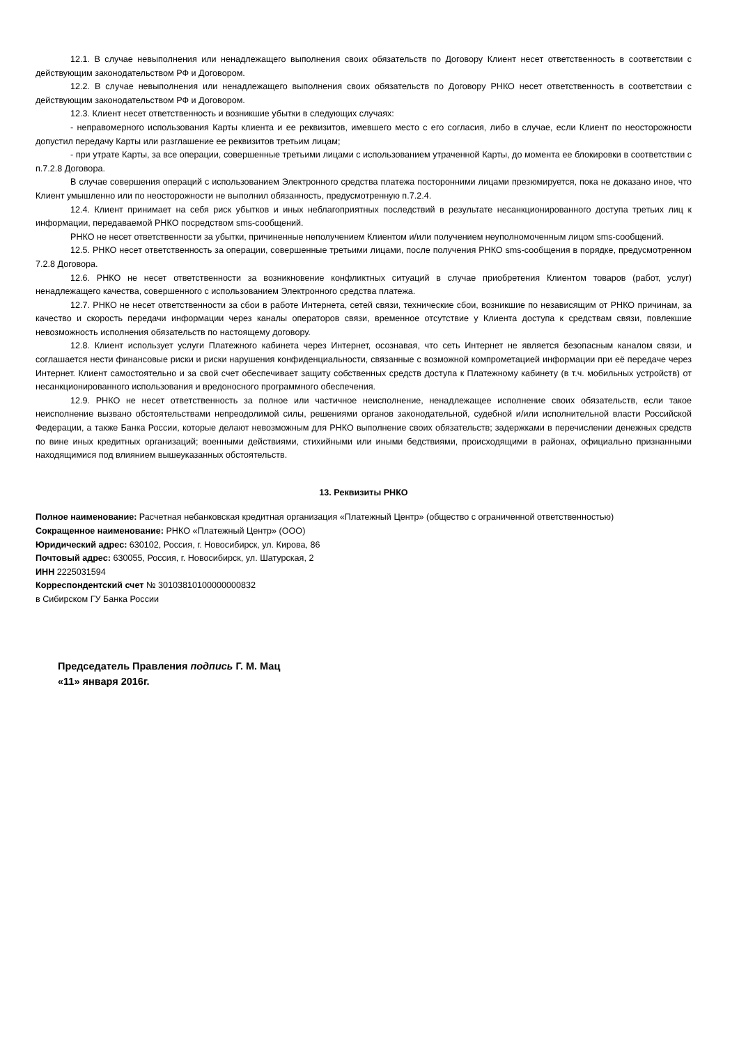12.1. В случае невыполнения или ненадлежащего выполнения своих обязательств по Договору Клиент несет ответственность в соответствии с действующим законодательством РФ и Договором.
12.2. В случае невыполнения или ненадлежащего выполнения своих обязательств по Договору РНКО несет ответственность в соответствии с действующим законодательством РФ и Договором.
12.3. Клиент несет ответственность и возникшие убытки в следующих случаях:
- неправомерного использования Карты клиента и ее реквизитов, имевшего место с его согласия, либо в случае, если Клиент по неосторожности допустил передачу Карты или разглашение ее реквизитов третьим лицам;
- при утрате Карты, за все операции, совершенные третьими лицами с использованием утраченной Карты, до момента ее блокировки в соответствии с п.7.2.8 Договора.
В случае совершения операций с использованием Электронного средства платежа посторонними лицами презюмируется, пока не доказано иное, что Клиент умышленно или по неосторожности не выполнил обязанность, предусмотренную п.7.2.4.
12.4. Клиент принимает на себя риск убытков и иных неблагоприятных последствий в результате несанкционированного доступа третьих лиц к информации, передаваемой РНКО посредством sms-сообщений.
РНКО не несет ответственности за убытки, причиненные неполучением Клиентом и/или получением неуполномоченным лицом sms-сообщений.
12.5. РНКО несет ответственность за операции, совершенные третьими лицами, после получения РНКО sms-сообщения в порядке, предусмотренном 7.2.8 Договора.
12.6. РНКО не несет ответственности за возникновение конфликтных ситуаций в случае приобретения Клиентом товаров (работ, услуг) ненадлежащего качества, совершенного с использованием Электронного средства платежа.
12.7. РНКО не несет ответственности за сбои в работе Интернета, сетей связи, технические сбои, возникшие по независящим от РНКО причинам, за качество и скорость передачи информации через каналы операторов связи, временное отсутствие у Клиента доступа к средствам связи, повлекшие невозможность исполнения обязательств по настоящему договору.
12.8. Клиент использует услуги Платежного кабинета через Интернет, осознавая, что сеть Интернет не является безопасным каналом связи, и соглашается нести финансовые риски и риски нарушения конфиденциальности, связанные с возможной компрометацией информации при её передаче через Интернет. Клиент самостоятельно и за свой счет обеспечивает защиту собственных средств доступа к Платежному кабинету (в т.ч. мобильных устройств) от несанкционированного использования и вредоносного программного обеспечения.
12.9. РНКО не несет ответственность за полное или частичное неисполнение, ненадлежащее исполнение своих обязательств, если такое неисполнение вызвано обстоятельствами непреодолимой силы, решениями органов законодательной, судебной и/или исполнительной власти Российской Федерации, а также Банка России, которые делают невозможным для РНКО выполнение своих обязательств; задержками в перечислении денежных средств по вине иных кредитных организаций; военными действиями, стихийными или иными бедствиями, происходящими в районах, официально признанными находящимися под влиянием вышеуказанных обстоятельств.
13. Реквизиты РНКО
Полное наименование: Расчетная небанковская кредитная организация «Платежный Центр» (общество с ограниченной ответственностью)
Сокращенное наименование: РНКО «Платежный Центр» (ООО)
Юридический адрес: 630102, Россия, г. Новосибирск, ул. Кирова, 86
Почтовый адрес: 630055, Россия, г. Новосибирск, ул. Шатурская, 2
ИНН 2225031594
Корреспондентский счет № 30103810100000000832
в Сибирском ГУ Банка России
Председатель Правления подпись Г. М. Мац
«11» января 2016г.